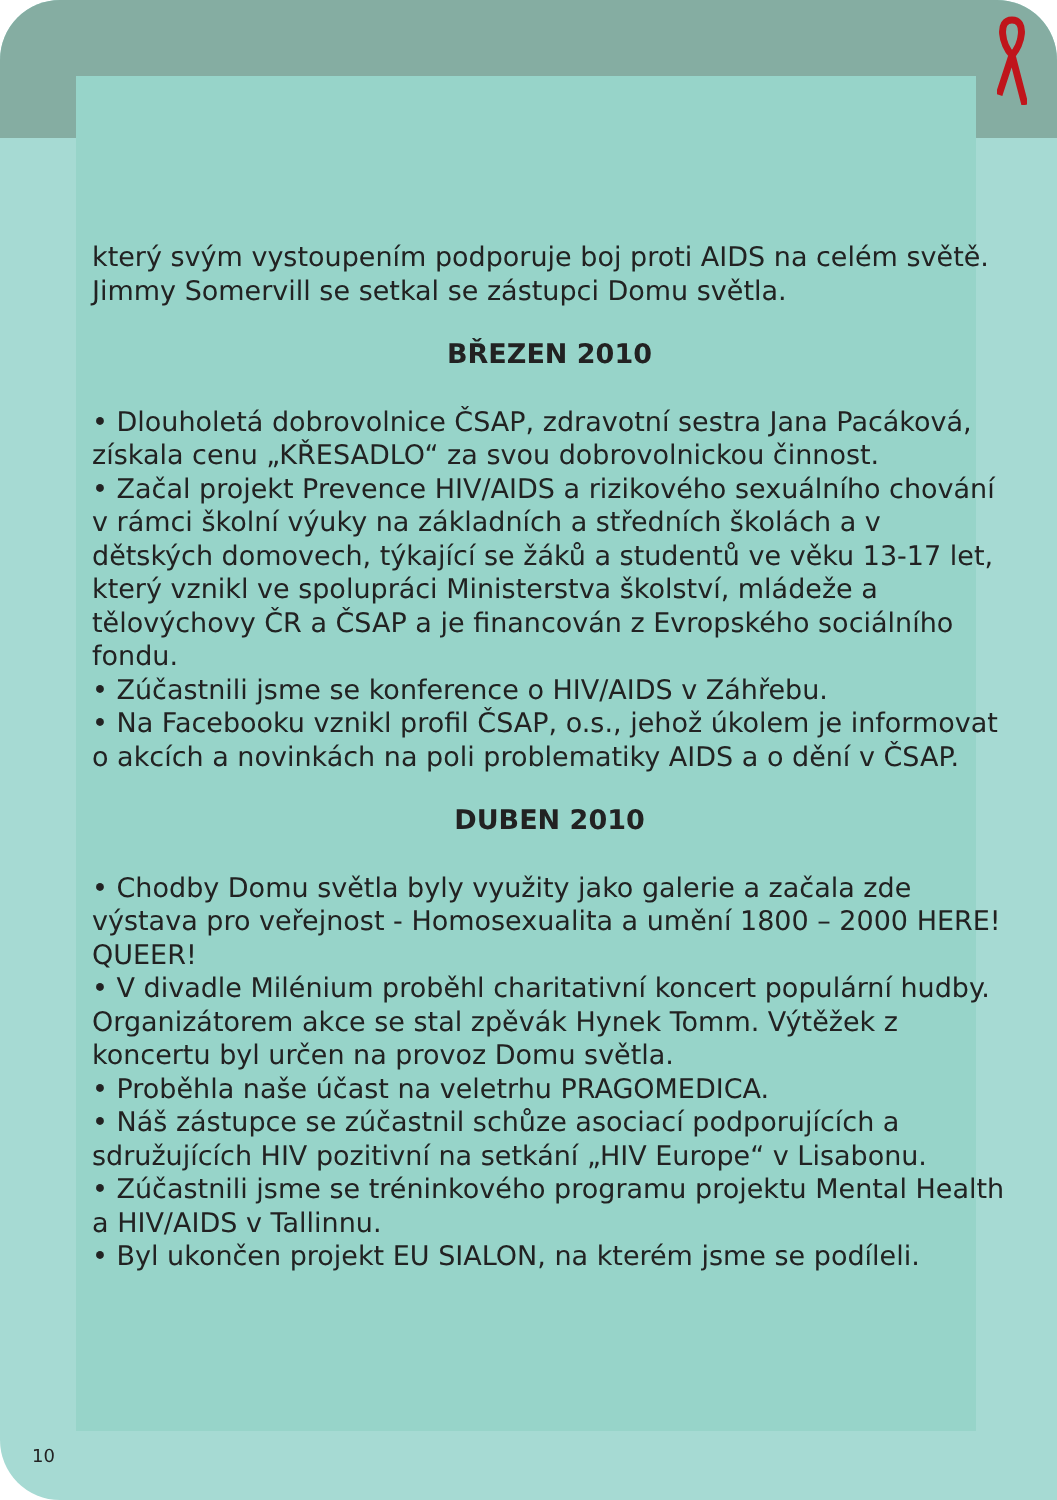který svým vystoupením podporuje boj proti AIDS na celém světě. Jimmy Somervill se setkal se zástupci Domu světla.
BŘEZEN 2010
• Dlouholetá dobrovolnice ČSAP, zdravotní sestra Jana Pa­cáková, získala cenu „KŘESADLO“ za svou dobrovolnickou činnost.
• Začal projekt Prevence HIV/AIDS a rizikového sexuálního chování v rámci školní výuky na základních a středních ško­lách a v dětských domovech, týkající se žáků a studentů ve věku 13-17 let, který vznikl ve spolupráci Ministerstva škol­ství, mládeže a tělovýchovy ČR a ČSAP a je financován z Evropského sociálního fondu.
• Zúčastnili jsme se konference o HIV/AIDS v Záhřebu.
• Na Facebooku vznikl profil ČSAP, o.s., jehož úkolem je in­formovat o akcích a novinkách na poli problematiky AIDS a o dění v ČSAP.
DUBEN 2010
• Chodby Domu světla byly využity jako galerie a začala zde výstava pro veřejnost - Homosexualita a umění 1800 – 2000 HERE! QUEER!
• V divadle Milénium proběhl charitativní koncert populární hudby. Organizátorem akce se stal zpěvák Hynek Tomm. Výtěžek z koncertu byl určen na provoz Domu světla.
• Proběhla naše účast na veletrhu PRAGOMEDICA.
• Náš zástupce se zúčastnil schůze asociací podporujících a sdružujících HIV pozitivní na setkání „HIV Europe“ v Lisabo­nu.
• Zúčastnili jsme se tréninkového programu projektu Mental Health a HIV/AIDS v Tallinnu.
• Byl ukončen projekt EU SIALON, na kterém jsme se podí­leli.
10